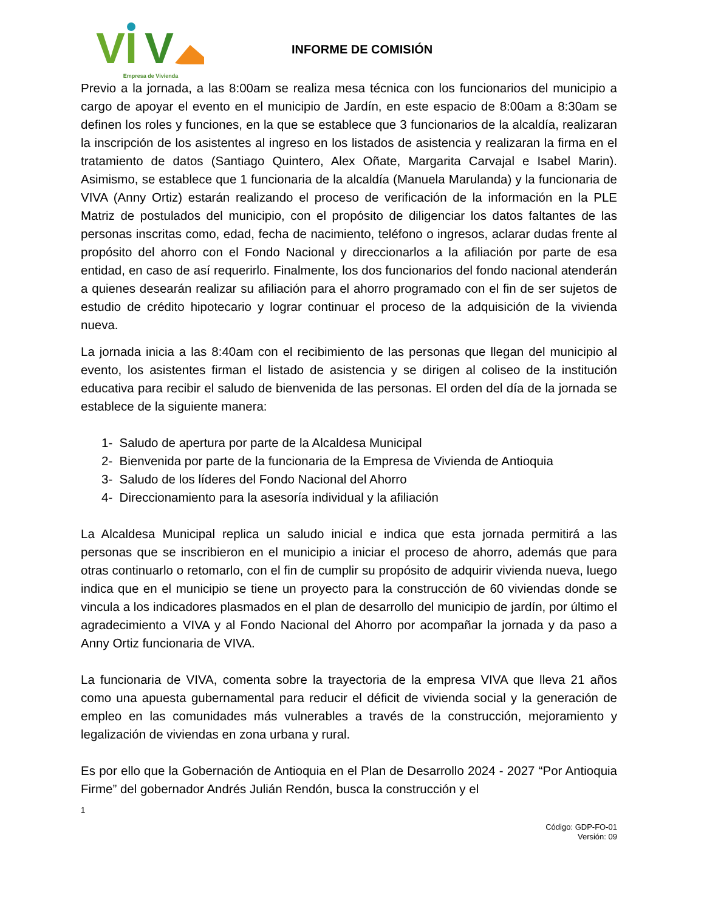VI
V
Empresa de Vivienda
INFORME DE COMISIÓN
Previo a la jornada, a las 8:00am se realiza mesa técnica con los funcionarios del municipio a cargo de apoyar el evento en el municipio de Jardín, en este espacio de 8:00am a 8:30am se definen los roles y funciones, en la que se establece que 3 funcionarios de la alcaldía, realizaran la inscripción de los asistentes al ingreso en los listados de asistencia y realizaran la firma en el tratamiento de datos (Santiago Quintero, Alex Oñate, Margarita Carvajal e Isabel Marin). Asimismo, se establece que 1 funcionaria de la alcaldía (Manuela Marulanda) y la funcionaria de VIVA (Anny Ortiz) estarán realizando el proceso de verificación de la información en la PLE Matriz de postulados del municipio, con el propósito de diligenciar los datos faltantes de las personas inscritas como, edad, fecha de nacimiento, teléfono o ingresos, aclarar dudas frente al propósito del ahorro con el Fondo Nacional y direccionarlos a la afiliación por parte de esa entidad, en caso de así requerirlo. Finalmente, los dos funcionarios del fondo nacional atenderán a quienes desearán realizar su afiliación para el ahorro programado con el fin de ser sujetos de estudio de crédito hipotecario y lograr continuar el proceso de la adquisición de la vivienda nueva.
La jornada inicia a las 8:40am con el recibimiento de las personas que llegan del municipio al evento, los asistentes firman el listado de asistencia y se dirigen al coliseo de la institución educativa para recibir el saludo de bienvenida de las personas. El orden del día de la jornada se establece de la siguiente manera:
1- Saludo de apertura por parte de la Alcaldesa Municipal
2- Bienvenida por parte de la funcionaria de la Empresa de Vivienda de Antioquia
3- Saludo de los líderes del Fondo Nacional del Ahorro
4- Direccionamiento para la asesoría individual y la afiliación
La Alcaldesa Municipal replica un saludo inicial e indica que esta jornada permitirá a las personas que se inscribieron en el municipio a iniciar el proceso de ahorro, además que para otras continuarlo o retomarlo, con el fin de cumplir su propósito de adquirir vivienda nueva, luego indica que en el municipio se tiene un proyecto para la construcción de 60 viviendas donde se vincula a los indicadores plasmados en el plan de desarrollo del municipio de jardín, por último el agradecimiento a VIVA y al Fondo Nacional del Ahorro por acompañar la jornada y da paso a Anny Ortiz funcionaria de VIVA.
La funcionaria de VIVA, comenta sobre la trayectoria de la empresa VIVA que lleva 21 años como una apuesta gubernamental para reducir el déficit de vivienda social y la generación de empleo en las comunidades más vulnerables a través de la construcción, mejoramiento y legalización de viviendas en zona urbana y rural.
Es por ello que la Gobernación de Antioquia en el Plan de Desarrollo 2024 - 2027 “Por Antioquia Firme” del gobernador Andrés Julián Rendón, busca la construcción y el
1
Código: GDP-FO-01
Versión: 09